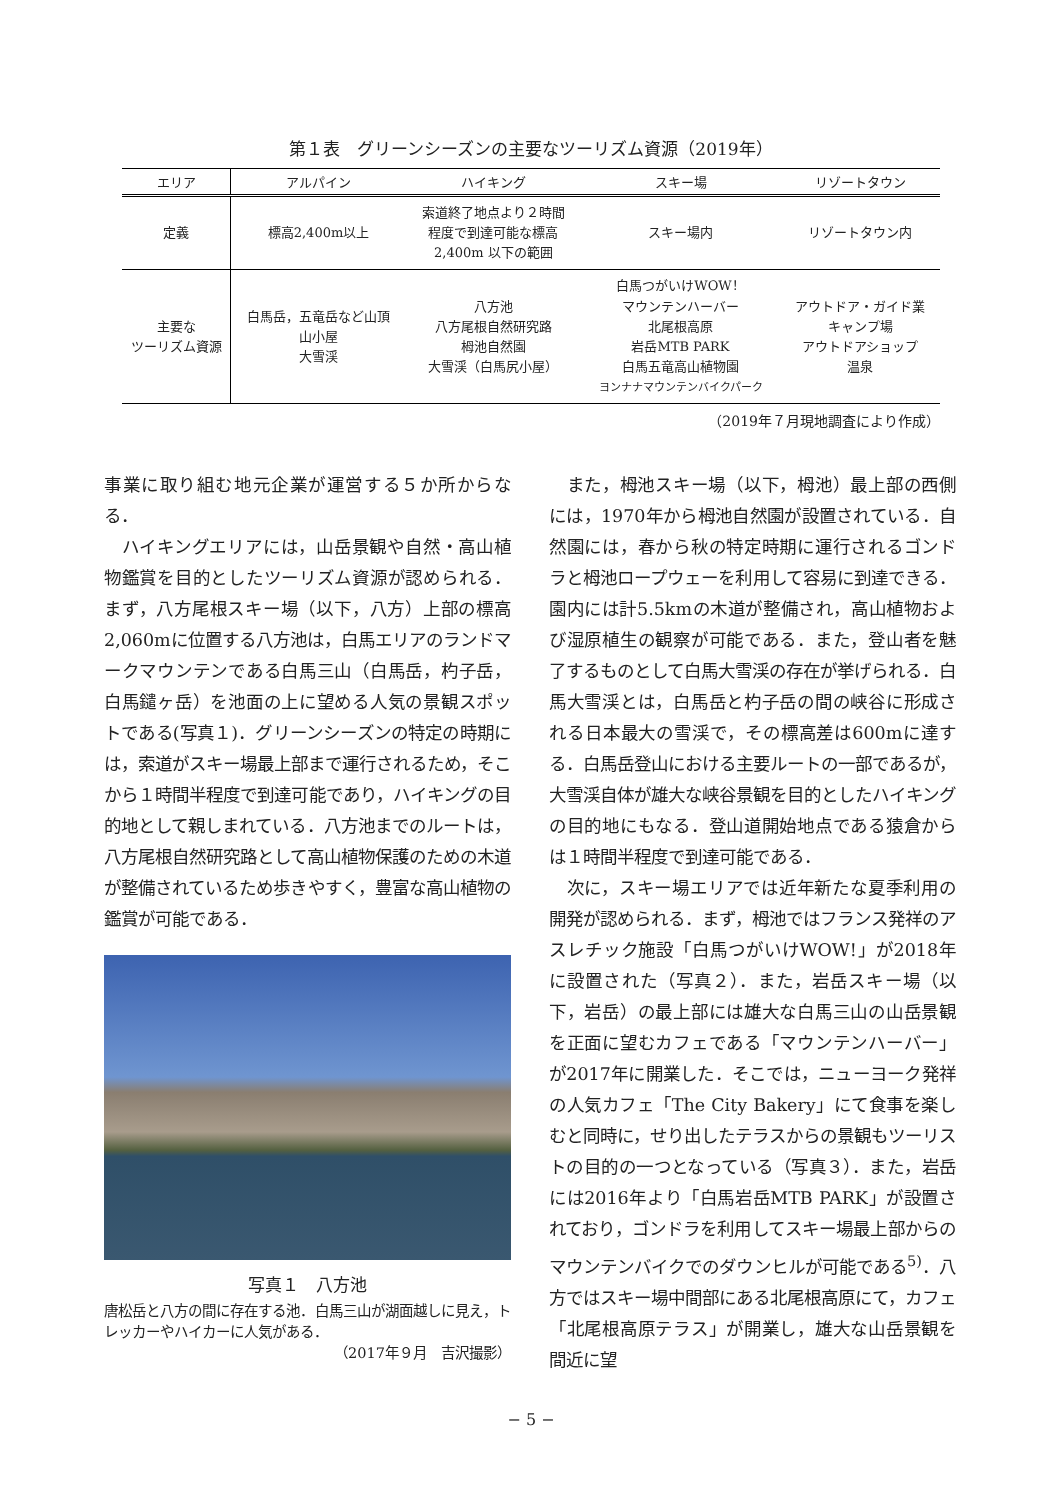第１表　グリーンシーズンの主要なツーリズム資源（2019年）
| エリア | アルパイン | ハイキング | スキー場 | リゾートタウン |
| --- | --- | --- | --- | --- |
| 定義 | 標高2,400m以上 | 索道終了地点より２時間 程度で到達可能な標高 2,400m 以下の範囲 | スキー場内 | リゾートタウン内 |
| 主要な ツーリズム資源 | 白馬岳，五竜岳など山頂 山小屋 大雪渓 | 八方池 八方尾根自然研究路 栂池自然園 大雪渓（白馬尻小屋） | 白馬つがいけWOW！ マウンテンハーバー 北尾根高原 岩岳MTB PARK 白馬五竜高山植物園 ヨンナナマウンテンバイクパーク | アウトドア・ガイド業 キャンプ場 アウトドアショップ 温泉 |
（2019年７月現地調査により作成）
事業に取り組む地元企業が運営する５か所からなる．
ハイキングエリアには，山岳景観や自然・高山植物鑑賞を目的としたツーリズム資源が認められる．まず，八方尾根スキー場（以下，八方）上部の標高2,060mに位置する八方池は，白馬エリアのランドマークマウンテンである白馬三山（白馬岳，杓子岳，白馬鑓ヶ岳）を池面の上に望める人気の景観スポットである(写真１)．グリーンシーズンの特定の時期には，索道がスキー場最上部まで運行されるため，そこから１時間半程度で到達可能であり，ハイキングの目的地として親しまれている．八方池までのルートは，八方尾根自然研究路として高山植物保護のための木道が整備されているため歩きやすく，豊富な高山植物の鑑賞が可能である．
写真１　八方池
唐松岳と八方の間に存在する池．白馬三山が湖面越しに見え，トレッカーやハイカーに人気がある．
（2017年９月　吉沢撮影）
また，栂池スキー場（以下，栂池）最上部の西側には，1970年から栂池自然園が設置されている．自然園には，春から秋の特定時期に運行されるゴンドラと栂池ロープウェーを利用して容易に到達できる．園内には計5.5kmの木道が整備され，高山植物および湿原植生の観察が可能である．また，登山者を魅了するものとして白馬大雪渓の存在が挙げられる．白馬大雪渓とは，白馬岳と杓子岳の間の峡谷に形成される日本最大の雪渓で，その標高差は600mに達する．白馬岳登山における主要ルートの一部であるが，大雪渓自体が雄大な峡谷景観を目的としたハイキングの目的地にもなる．登山道開始地点である猿倉からは１時間半程度で到達可能である．
次に，スキー場エリアでは近年新たな夏季利用の開発が認められる．まず，栂池ではフランス発祥のアスレチック施設「白馬つがいけWOW!」が2018年に設置された（写真２）．また，岩岳スキー場（以下，岩岳）の最上部には雄大な白馬三山の山岳景観を正面に望むカフェである「マウンテンハーバー」が2017年に開業した．そこでは，ニューヨーク発祥の人気カフェ「The City Bakery」にて食事を楽しむと同時に，せり出したテラスからの景観もツーリストの目的の一つとなっている（写真３）．また，岩岳には2016年より「白馬岩岳MTB PARK」が設置されており，ゴンドラを利用してスキー場最上部からのマウンテンバイクでのダウンヒルが可能である<sup>5)</sup>．八方ではスキー場中間部にある北尾根高原にて，カフェ「北尾根高原テラス」が開業し，雄大な山岳景観を間近に望
− 5 −